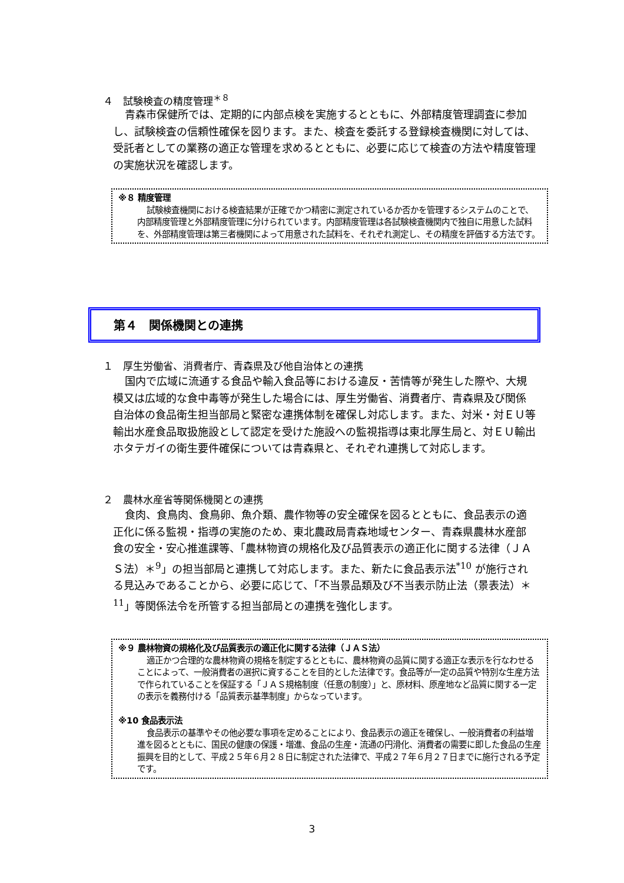４　試験検査の精度管理<sup>＊８</sup>
青森市保健所では、定期的に内部点検を実施するとともに、外部精度管理調査に参加し、試験検査の信頼性確保を図ります。また、検査を委託する登録検査機関に対しては、受託者としての業務の適正な管理を求めるとともに、必要に応じて検査の方法や精度管理の実施状況を確認します。
※８ 精度管理
試験検査機関における検査結果が正確でかつ精密に測定されているか否かを管理するシステムのことで、内部精度管理と外部精度管理に分けられています。内部精度管理は各試験検査機関内で独自に用意した試料を、外部精度管理は第三者機関によって用意された試料を、それぞれ測定し、その精度を評価する方法です。
第４　関係機関との連携
１　厚生労働省、消費者庁、青森県及び他自治体との連携
国内で広域に流通する食品や輸入食品等における違反・苦情等が発生した際や、大規模又は広域的な食中毒等が発生した場合には、厚生労働省、消費者庁、青森県及び関係自治体の食品衛生担当部局と緊密な連携体制を確保し対応します。また、対米・対ＥＵ等輸出水産食品取扱施設として認定を受けた施設への監視指導は東北厚生局と、対ＥＵ輸出ホタテガイの衛生要件確保については青森県と、それぞれ連携して対応します。
２　農林水産省等関係機関との連携
食肉、食鳥肉、食鳥卵、魚介類、農作物等の安全確保を図るとともに、食品表示の適正化に係る監視・指導の実施のため、東北農政局青森地域センター、青森県農林水産部食の安全・安心推進課等、「農林物資の規格化及び品質表示の適正化に関する法律（ＪＡＳ法）＊<sup>9</sup>」の担当部局と連携して対応します。また、新たに食品表示法<sup>*10</sup> が施行される見込みであることから、必要に応じて、「不当景品類及び不当表示防止法（景表法）＊<sup>11</sup>」等関係法令を所管する担当部局との連携を強化します。
※９ 農林物資の規格化及び品質表示の適正化に関する法律（ＪＡＳ法）
適正かつ合理的な農林物資の規格を制定するとともに、農林物資の品質に関する適正な表示を行なわせることによって、一般消費者の選択に資することを目的とした法律です。食品等が一定の品質や特別な生産方法で作られていることを保証する「ＪＡＳ規格制度（任意の制度）」と、原材料、原産地など品質に関する一定の表示を義務付ける「品質表示基準制度」からなっています。
※10 食品表示法
食品表示の基準やその他必要な事項を定めることにより、食品表示の適正を確保し、一般消費者の利益増進を図るとともに、国民の健康の保護・増進、食品の生産・流通の円滑化、消費者の需要に即した食品の生産振興を目的として、平成２５年６月２８日に制定された法律で、平成２７年６月２７日までに施行される予定です。
3